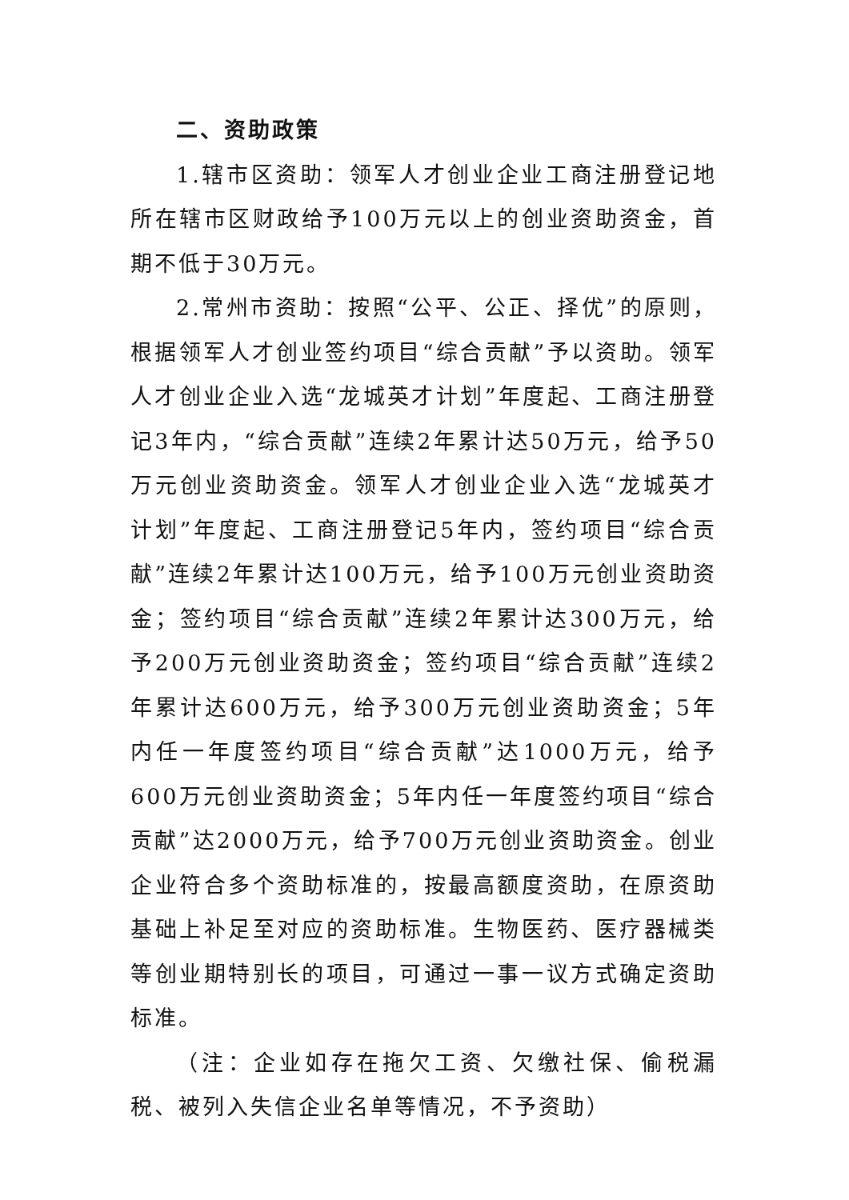二、资助政策
1.辖市区资助：领军人才创业企业工商注册登记地所在辖市区财政给予100万元以上的创业资助资金，首期不低于30万元。
2.常州市资助：按照“公平、公正、择优”的原则，根据领军人才创业签约项目“综合贡献”予以资助。领军人才创业企业入选“龙城英才计划”年度起、工商注册登记3年内，“综合贡献”连续2年累计达50万元，给予50万元创业资助资金。领军人才创业企业入选“龙城英才计划”年度起、工商注册登记5年内，签约项目“综合贡献”连续2年累计达100万元，给予100万元创业资助资金；签约项目“综合贡献”连续2年累计达300万元，给予200万元创业资助资金；签约项目“综合贡献”连续2年累计达600万元，给予300万元创业资助资金；5年内任一年度签约项目“综合贡献”达1000万元，给予600万元创业资助资金；5年内任一年度签约项目“综合贡献”达2000万元，给予700万元创业资助资金。创业企业符合多个资助标准的，按最高额度资助，在原资助基础上补足至对应的资助标准。生物医药、医疗器械类等创业期特别长的项目，可通过一事一议方式确定资助标准。
（注：企业如存在拖欠工资、欠缴社保、偷税漏税、被列入失信企业名单等情况，不予资助）